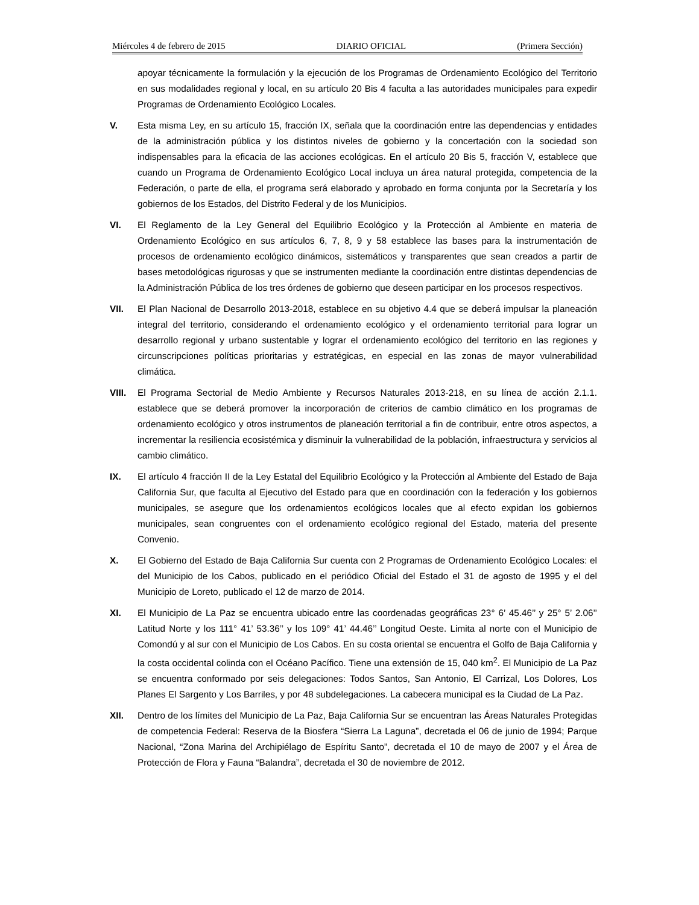Miércoles 4 de febrero de 2015 DIARIO OFICIAL (Primera Sección)
apoyar técnicamente la formulación y la ejecución de los Programas de Ordenamiento Ecológico del Territorio en sus modalidades regional y local, en su artículo 20 Bis 4 faculta a las autoridades municipales para expedir Programas de Ordenamiento Ecológico Locales.
V. Esta misma Ley, en su artículo 15, fracción IX, señala que la coordinación entre las dependencias y entidades de la administración pública y los distintos niveles de gobierno y la concertación con la sociedad son indispensables para la eficacia de las acciones ecológicas. En el artículo 20 Bis 5, fracción V, establece que cuando un Programa de Ordenamiento Ecológico Local incluya un área natural protegida, competencia de la Federación, o parte de ella, el programa será elaborado y aprobado en forma conjunta por la Secretaría y los gobiernos de los Estados, del Distrito Federal y de los Municipios.
VI. El Reglamento de la Ley General del Equilibrio Ecológico y la Protección al Ambiente en materia de Ordenamiento Ecológico en sus artículos 6, 7, 8, 9 y 58 establece las bases para la instrumentación de procesos de ordenamiento ecológico dinámicos, sistemáticos y transparentes que sean creados a partir de bases metodológicas rigurosas y que se instrumenten mediante la coordinación entre distintas dependencias de la Administración Pública de los tres órdenes de gobierno que deseen participar en los procesos respectivos.
VII. El Plan Nacional de Desarrollo 2013-2018, establece en su objetivo 4.4 que se deberá impulsar la planeación integral del territorio, considerando el ordenamiento ecológico y el ordenamiento territorial para lograr un desarrollo regional y urbano sustentable y lograr el ordenamiento ecológico del territorio en las regiones y circunscripciones políticas prioritarias y estratégicas, en especial en las zonas de mayor vulnerabilidad climática.
VIII. El Programa Sectorial de Medio Ambiente y Recursos Naturales 2013-218, en su línea de acción 2.1.1. establece que se deberá promover la incorporación de criterios de cambio climático en los programas de ordenamiento ecológico y otros instrumentos de planeación territorial a fin de contribuir, entre otros aspectos, a incrementar la resiliencia ecosistémica y disminuir la vulnerabilidad de la población, infraestructura y servicios al cambio climático.
IX. El artículo 4 fracción II de la Ley Estatal del Equilibrio Ecológico y la Protección al Ambiente del Estado de Baja California Sur, que faculta al Ejecutivo del Estado para que en coordinación con la federación y los gobiernos municipales, se asegure que los ordenamientos ecológicos locales que al efecto expidan los gobiernos municipales, sean congruentes con el ordenamiento ecológico regional del Estado, materia del presente Convenio.
X. El Gobierno del Estado de Baja California Sur cuenta con 2 Programas de Ordenamiento Ecológico Locales: el del Municipio de los Cabos, publicado en el periódico Oficial del Estado el 31 de agosto de 1995 y el del Municipio de Loreto, publicado el 12 de marzo de 2014.
XI. El Municipio de La Paz se encuentra ubicado entre las coordenadas geográficas 23° 6’ 45.46’’ y 25° 5’ 2.06’’ Latitud Norte y los 111° 41’ 53.36’’ y los 109° 41’ 44.46’’ Longitud Oeste. Limita al norte con el Municipio de Comondú y al sur con el Municipio de Los Cabos. En su costa oriental se encuentra el Golfo de Baja California y la costa occidental colinda con el Océano Pacífico. Tiene una extensión de 15, 040 km<sup>2</sup>. El Municipio de La Paz se encuentra conformado por seis delegaciones: Todos Santos, San Antonio, El Carrizal, Los Dolores, Los Planes El Sargento y Los Barriles, y por 48 subdelegaciones. La cabecera municipal es la Ciudad de La Paz.
XII. Dentro de los límites del Municipio de La Paz, Baja California Sur se encuentran las Áreas Naturales Protegidas de competencia Federal: Reserva de la Biosfera “Sierra La Laguna”, decretada el 06 de junio de 1994; Parque Nacional, “Zona Marina del Archipiélago de Espíritu Santo”, decretada el 10 de mayo de 2007 y el Área de Protección de Flora y Fauna “Balandra”, decretada el 30 de noviembre de 2012.